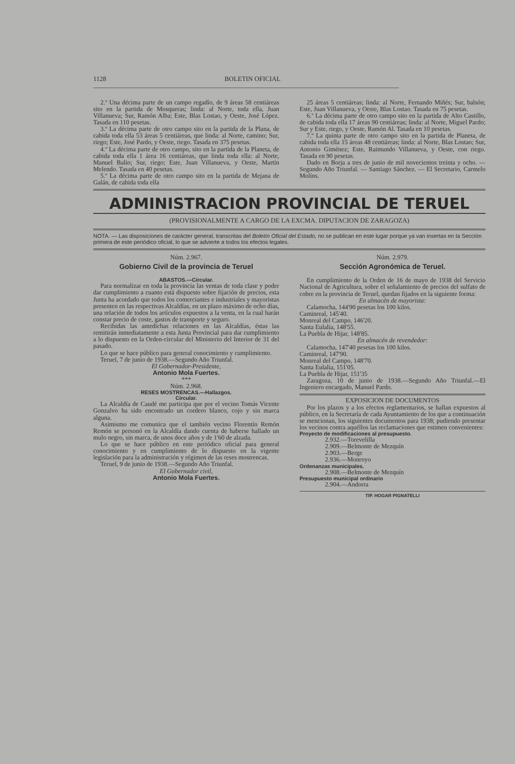1128 BOLETIN OFICIAL
2.º Una décima parte de un campo regadío, de 9 áreas 58 centiáreas sito en la partida de Mosqueras; linda: al Norte, toda ella, Juan Villanueva; Sur, Ramón Alba; Este, Blas Lostao, y Oeste, José López. Tasada en 110 pesetas.
3.º La décima parte de otro campo sito en la partida de la Plana, de cabida toda ella 53 áreas 5 centiáreas, que linda: al Norte, camino; Sur, riego; Este, José Pardo, y Oeste, riego. Tasada en 375 pesetas.
4.º La décima parte de otro campo, sito en la partida de la Planeta, de cabida toda ella 1 área 16 centiáreas, que linda toda ella: al Norte, Manuel Balio; Sur, riego; Este, Juan Villanueva, y Oeste, Martín Melendo. Tasada en 40 pesetas.
5.º La décima parte de otro campo sito en la partida de Mejana de Galán, de cabida toda ella
25 áreas 5 centiáreas; linda: al Norte, Fernando Miñés; Sur, balsón; Este, Juan Villanueva, y Oeste, Blas Lostao. Tasada en 75 pesetas.
6.º La décima parte de otro campo sito en la partida de Alto Castillo, de cabida toda ella 17 áreas 90 centiáreas; linda: al Norte, Miguel Pardo; Sur y Este, riego, y Oeste, Ramón Al. Tasada en 10 pesetas.
7.º La quinta parte de otro campo sito en la partida de Planeta, de cabida toda ella 15 áreas 48 centiáreas; linda: al Norte, Blas Lostao; Sur, Antonio Giménez; Este, Raimundo Villanueva, y Oeste, con riego. Tasada en 90 pesetas.
Dado en Borja a tres de junio de mil novecientos treinta y ocho. — Segundo Año Triunfal. — Santiago Sánchez. — El Secretario, Carmelo Molíns.
ADMINISTRACION PROVINCIAL DE TERUEL
(PROVISIONALMENTE A CARGO DE LA EXCMA. DIPUTACION DE ZARAGOZA)
NOTA. — Las disposiciones de carácter general, transcritas del Boletín Oficial del Estado, no se publican en este lugar porque ya van insertas en la Sección primera de este periódico oficial, lo que se advierte a todos los efectos legales.
Núm. 2.967.
Gobierno Civil de la provincia de Teruel
ABASTOS.—Circular.
Para normalizar en toda la provincia las ventas de toda clase y poder dar cumplimiento a cuanto está dispuesto sobre fijación de precios, esta Junta ha acordado que todos los comerciantes e industriales y mayoristas presenten en las respectivas Alcaldías, en un plazo máximo de ocho días, una relación de todos los artículos expuestos a la venta, en la cual harán constar precio de coste, gastos de transporte y seguro.
Recibidas las antedichas relaciones en las Alcaldías, éstas las remitirán inmediatamente a esta Junta Provincial para dar cumplimiento a lo dispuesto en la Orden-circular del Ministerio del Interior de 31 del pasado.
Lo que se hace público para general conocimiento y cumplimiento.
Teruel, 7 de junio de 1938.—Segundo Año Triunfal.
El Gobernador-Presidente,
Antonio Mola Fuertes.
***
Núm. 2.968.
RESES MOSTRENCAS.—Hallazgos.
Circular.
La Alcaldía de Caudé me participa que por el vecino Tomás Vicente Gonzalvo ha sido encontrado un cordero blanco, cojo y sin marca alguna.
Asimismo me comunica que el también vecino Florentín Remón Remón se personó en la Alcaldía dando cuenta de haberse hallado un mulo negro, sin marca, de unos doce años y de 1'60 de alzada.
Lo que se hace público en este periódico oficial para general conocimiento y en cumplimiento de lo dispuesto en la vigente legislación para la administración y régimen de las reses mostrencas.
Teruel, 9 de junio de 1938.—Segundo Año Triunfal.
El Gobernador civil,
Antonio Mola Fuertes.
Núm. 2.979.
Sección Agronómica de Teruel.
En cumplimiento de la Orden de 16 de mayo de 1938 del Servicio Nacional de Agricultura, sobre el señalamiento de precios del sulfato de cobre en la provincia de Teruel, quedan fijados en la siguiente forma:
En almacén de mayorista:
Calamocha, 144'90 pesetas los 100 kilos.
Caminreal, 145'40.
Monreal del Campo, 146'20.
Santa Eulalia, 148'55.
La Puebla de Hijar, 148'85.
En almacén de revendedor:
Calamocha, 147'40 pesetas los 100 kilos.
Caminreal, 147'90.
Monreal del Campo, 148'70.
Santa Eulalia, 151'05.
La Puebla de Hijar, 151'35
Zaragoza, 10 de junio de 1938.—Segundo Año Triunfal.—El Ingeniero encargado, Manuel Pardo.
EXPOSICION DE DOCUMENTOS
Por los plazos y a los efectos reglamentarios, se hallan expuestos al público, en la Secretaría de cada Ayuntamiento de los que a continuación se mencionan, los siguientes documentos para 1938; pudiendo presentar los vecinos contra aquéllos las reclamaciones que estimen convenientes:
Proyecto de modificaciones al presupuesto.
2.932.—Torevelilla
2.909.—Belmonte de Mezquín
2.903.—Berge
2.936.—Monroyo
Ordenanzas municipales.
2.908.—Belmonte de Mezquín
Presupuesto municipal ordinario
2.904.—Andorra
TIP. HOGAR PIGNATELLI